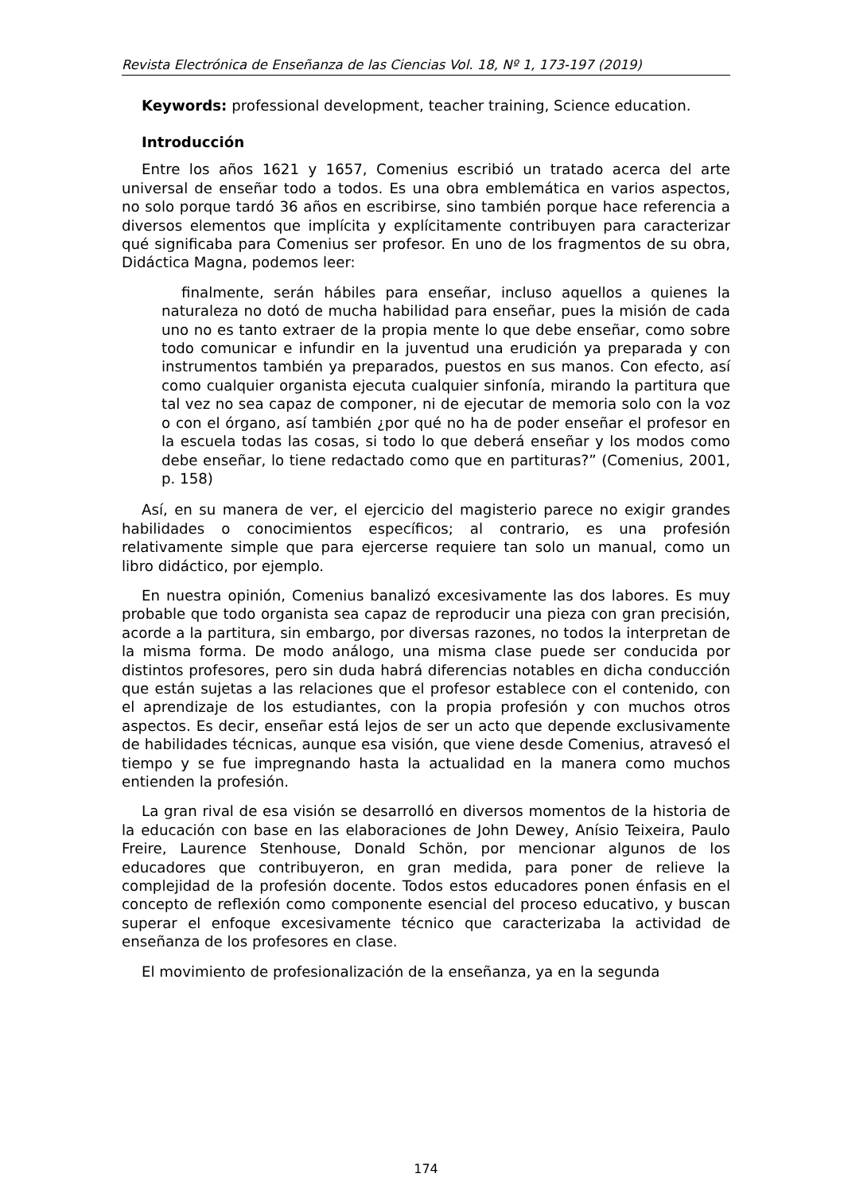Revista Electrónica de Enseñanza de las Ciencias Vol. 18, Nº 1, 173-197 (2019)
Keywords: professional development, teacher training, Science education.
Introducción
Entre los años 1621 y 1657, Comenius escribió un tratado acerca del arte universal de enseñar todo a todos. Es una obra emblemática en varios aspectos, no solo porque tardó 36 años en escribirse, sino también porque hace referencia a diversos elementos que implícita y explícitamente contribuyen para caracterizar qué significaba para Comenius ser profesor. En uno de los fragmentos de su obra, Didáctica Magna, podemos leer:
finalmente, serán hábiles para enseñar, incluso aquellos a quienes la naturaleza no dotó de mucha habilidad para enseñar, pues la misión de cada uno no es tanto extraer de la propia mente lo que debe enseñar, como sobre todo comunicar e infundir en la juventud una erudición ya preparada y con instrumentos también ya preparados, puestos en sus manos. Con efecto, así como cualquier organista ejecuta cualquier sinfonía, mirando la partitura que tal vez no sea capaz de componer, ni de ejecutar de memoria solo con la voz o con el órgano, así también ¿por qué no ha de poder enseñar el profesor en la escuela todas las cosas, si todo lo que deberá enseñar y los modos como debe enseñar, lo tiene redactado como que en partituras?” (Comenius, 2001, p. 158)
Así, en su manera de ver, el ejercicio del magisterio parece no exigir grandes habilidades o conocimientos específicos; al contrario, es una profesión relativamente simple que para ejercerse requiere tan solo un manual, como un libro didáctico, por ejemplo.
En nuestra opinión, Comenius banalizó excesivamente las dos labores. Es muy probable que todo organista sea capaz de reproducir una pieza con gran precisión, acorde a la partitura, sin embargo, por diversas razones, no todos la interpretan de la misma forma. De modo análogo, una misma clase puede ser conducida por distintos profesores, pero sin duda habrá diferencias notables en dicha conducción que están sujetas a las relaciones que el profesor establece con el contenido, con el aprendizaje de los estudiantes, con la propia profesión y con muchos otros aspectos. Es decir, enseñar está lejos de ser un acto que depende exclusivamente de habilidades técnicas, aunque esa visión, que viene desde Comenius, atravesó el tiempo y se fue impregnando hasta la actualidad en la manera como muchos entienden la profesión.
La gran rival de esa visión se desarrolló en diversos momentos de la historia de la educación con base en las elaboraciones de John Dewey, Anísio Teixeira, Paulo Freire, Laurence Stenhouse, Donald Schön, por mencionar algunos de los educadores que contribuyeron, en gran medida, para poner de relieve la complejidad de la profesión docente. Todos estos educadores ponen énfasis en el concepto de reflexión como componente esencial del proceso educativo, y buscan superar el enfoque excesivamente técnico que caracterizaba la actividad de enseñanza de los profesores en clase.
El movimiento de profesionalización de la enseñanza, ya en la segunda
174